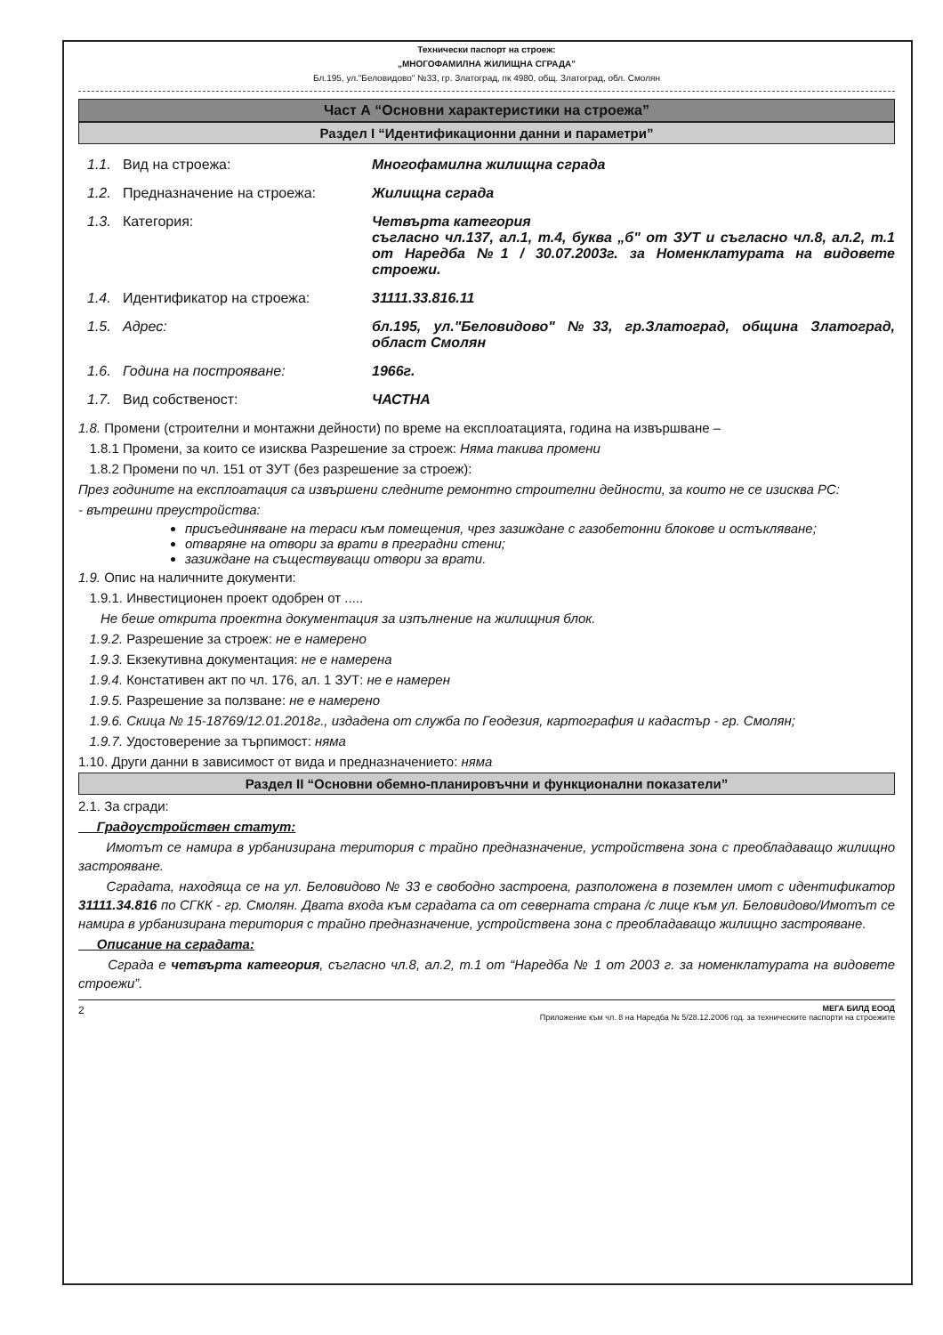Технически паспорт на строеж:
„МНОГОФАМИЛНА ЖИЛИЩНА СГРАДА"
Бл.195, ул."Беловидово" №33, гр. Златоград, пк 4980, общ. Златоград, обл. Смолян
Част А “Основни характеристики на строежа”
Раздел I “Идентификационни данни и параметри”
1.1. Вид на строежа: Многофамилна жилищна сграда
1.2. Предназначение на строежа: Жилищна сграда
1.3. Категория: Четвърта категория
съгласно чл.137, ал.1, т.4, буква „б" от ЗУТ и съгласно чл.8, ал.2, т.1 от Наредба №1 / 30.07.2003г. за Номенклатурата на видовете строежи.
1.4. Идентификатор на строежа: 31111.33.816.11
1.5. Адрес: бл.195, ул."Беловидово" №33, гр.Златоград, община Златоград, област Смолян
1.6. Година на построяване: 1966г.
1.7. Вид собственост: ЧАСТНА
1.8. Промени (строителни и монтажни дейности) по време на експлоатацията, година на извършване –
1.8.1 Промени, за които се изисква Разрешение за строеж: Няма такива промени
1.8.2 Промени по чл. 151 от ЗУТ (без разрешение за строеж):
През годините на експлоатация са извършени следните ремонтно строителни дейности, за които не се изисква РС:
- вътрешни преустройства:
присъединяване на тераси към помещения, чрез зазиждане с газобетонни блокове и остъкляване;
отваряне на отвори за врати в преградни стени;
зазиждане на съществуващи отвори за врати.
1.9. Опис на наличните документи:
1.9.1. Инвестиционен проект одобрен от .....
Не беше открита проектна документация за изпълнение на жилищния блок.
1.9.2. Разрешение за строеж: не е намерено
1.9.3. Екзекутивна документация: не е намерена
1.9.4. Констативен акт по чл. 176, ал. 1 ЗУТ: не е намерен
1.9.5. Разрешение за ползване: не е намерено
1.9.6. Скица № 15-18769/12.01.2018г., издадена от служба по Геодезия, картография и кадастър - гр. Смолян;
1.9.7. Удостоверение за търпимост: няма
1.10. Други данни в зависимост от вида и предназначението: няма
Раздел II “Основни обемно-планировъчни и функционални показатели”
2.1. За сгради:
Градоустройствен статут:
Имотът се намира в урбанизирана територия с трайно предназначение, устройствена зона с преобладаващо жилищно застрояване.
Сградата, находяща се на ул. Беловидово № 33 е свободно застроена, разположена в поземлен имот с идентификатор 31111.34.816 по СГКК - гр. Смолян. Двата входа към сградата са от северната страна /с лице към ул. Беловидово/Имотът се намира в урбанизирана територия с трайно предназначение, устройствена зона с преобладаващо жилищно застрояване.
Описание на сградата:
Сграда е четвърта категория, съгласно чл.8, ал.2, т.1 от “Наредба № 1 от 2003 г. за номенклатурата на видовете строежи”.
2 МЕГА БИЛД ЕООД
Приложение към чл. 8 на Наредба № 5/28.12.2006 год. за техническите паспорти на строежите